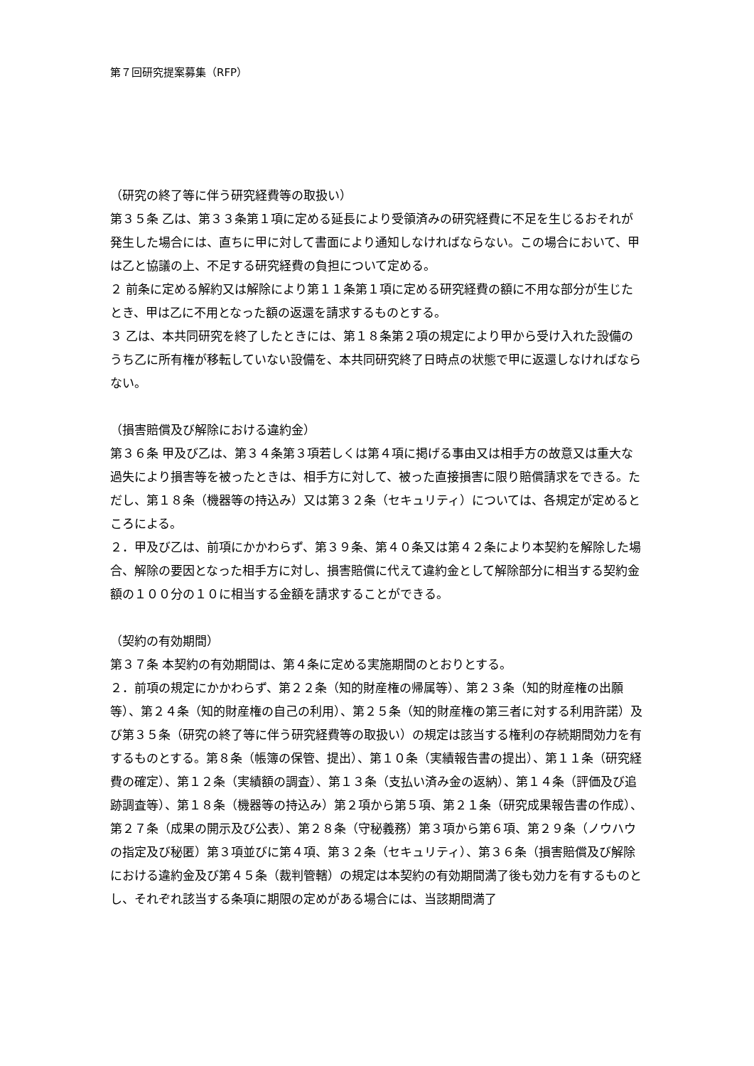第７回研究提案募集（RFP）
（研究の終了等に伴う研究経費等の取扱い）
第３５条 乙は、第３３条第１項に定める延長により受領済みの研究経費に不足を生じるおそれが発生した場合には、直ちに甲に対して書面により通知しなければならない。この場合において、甲は乙と協議の上、不足する研究経費の負担について定める。
２ 前条に定める解約又は解除により第１１条第１項に定める研究経費の額に不用な部分が生じたとき、甲は乙に不用となった額の返還を請求するものとする。
３ 乙は、本共同研究を終了したときには、第１８条第２項の規定により甲から受け入れた設備のうち乙に所有権が移転していない設備を、本共同研究終了日時点の状態で甲に返還しなければならない。
（損害賠償及び解除における違約金）
第３６条 甲及び乙は、第３４条第３項若しくは第４項に掲げる事由又は相手方の故意又は重大な過失により損害等を被ったときは、相手方に対して、被った直接損害に限り賠償請求をできる。ただし、第１８条（機器等の持込み）又は第３２条（セキュリティ）については、各規定が定めるところによる。
２．甲及び乙は、前項にかかわらず、第３９条、第４０条又は第４２条により本契約を解除した場合、解除の要因となった相手方に対し、損害賠償に代えて違約金として解除部分に相当する契約金額の１００分の１０に相当する金額を請求することができる。
（契約の有効期間）
第３７条 本契約の有効期間は、第４条に定める実施期間のとおりとする。
２．前項の規定にかかわらず、第２２条（知的財産権の帰属等）、第２３条（知的財産権の出願等）、第２４条（知的財産権の自己の利用）、第２５条（知的財産権の第三者に対する利用許諾）及び第３５条（研究の終了等に伴う研究経費等の取扱い）の規定は該当する権利の存続期間効力を有するものとする。第８条（帳簿の保管、提出）、第１０条（実績報告書の提出）、第１１条（研究経費の確定）、第１２条（実績額の調査）、第１３条（支払い済み金の返納）、第１４条（評価及び追跡調査等）、第１８条（機器等の持込み）第２項から第５項、第２１条（研究成果報告書の作成）、第２７条（成果の開示及び公表）、第２８条（守秘義務）第３項から第６項、第２９条（ノウハウの指定及び秘匿）第３項並びに第４項、第３２条（セキュリティ）、第３６条（損害賠償及び解除における違約金及び第４５条（裁判管轄）の規定は本契約の有効期間満了後も効力を有するものとし、それぞれ該当する条項に期限の定めがある場合には、当該期間満了